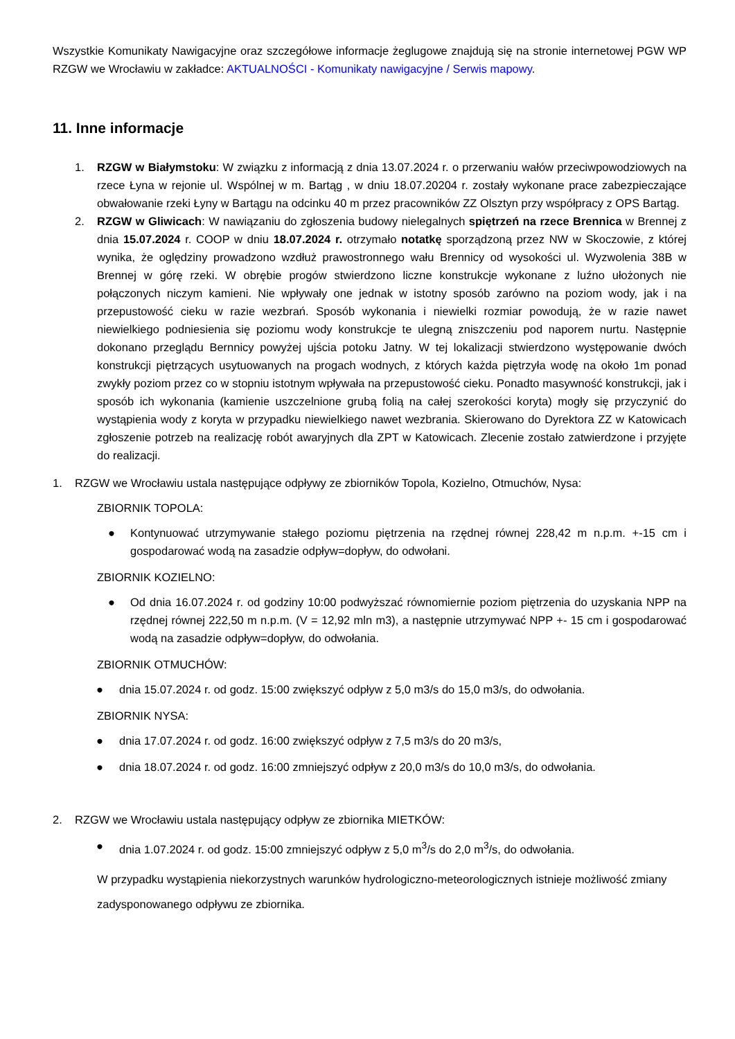Wszystkie Komunikaty Nawigacyjne oraz szczegółowe informacje żeglugowe znajdują się na stronie internetowej PGW WP RZGW we Wrocławiu w zakładce: AKTUALNOŚCI - Komunikaty nawigacyjne / Serwis mapowy.
11. Inne informacje
1. RZGW w Białymstoku: W związku z informacją z dnia 13.07.2024 r. o przerwaniu wałów przeciwpowodziowych na rzece Łyna w rejonie ul. Wspólnej w m. Bartąg , w dniu 18.07.20204 r. zostały wykonane prace zabezpieczające obwałowanie rzeki Łyny w Bartągu na odcinku 40 m przez pracowników ZZ Olsztyn przy współpracy z OPS Bartąg.
2. RZGW w Gliwicach: W nawiązaniu do zgłoszenia budowy nielegalnych spiętrzeń na rzece Brennica w Brennej z dnia 15.07.2024 r. COOP w dniu 18.07.2024 r. otrzymało notatkę sporządzoną przez NW w Skoczowie, z której wynika, że oględziny prowadzono wzdłuż prawostronnego wału Brennicy od wysokości ul. Wyzwolenia 38B w Brennej w górę rzeki. W obrębie progów stwierdzono liczne konstrukcje wykonane z luźno ułożonych nie połączonych niczym kamieni. Nie wpływały one jednak w istotny sposób zarówno na poziom wody, jak i na przepustowość cieku w razie wezbrań. Sposób wykonania i niewielki rozmiar powodują, że w razie nawet niewielkiego podniesienia się poziomu wody konstrukcje te ulegną zniszczeniu pod naporem nurtu. Następnie dokonano przeglądu Bernnicy powyżej ujścia potoku Jatny. W tej lokalizacji stwierdzono występowanie dwóch konstrukcji piętrzących usytuowanych na progach wodnych, z których każda piętrzyła wodę na około 1m ponad zwykły poziom przez co w stopniu istotnym wpływała na przepustowość cieku. Ponadto masywność konstrukcji, jak i sposób ich wykonania (kamienie uszczelnione grubą folią na całej szerokości koryta) mogły się przyczynić do wystąpienia wody z koryta w przypadku niewielkiego nawet wezbrania. Skierowano do Dyrektora ZZ w Katowicach zgłoszenie potrzeb na realizację robót awaryjnych dla ZPT w Katowicach. Zlecenie zostało zatwierdzone i przyjęte do realizacji.
1. RZGW we Wrocławiu ustala następujące odpływy ze zbiorników Topola, Kozielno, Otmuchów, Nysa:
ZBIORNIK TOPOLA:
● Kontynuować utrzymywanie stałego poziomu piętrzenia na rzędnej równej 228,42 m n.p.m. +-15 cm i gospodarować wodą na zasadzie odpływ=dopływ, do odwołani.
ZBIORNIK KOZIELNO:
● Od dnia 16.07.2024 r. od godziny 10:00 podwyższać równomiernie poziom piętrzenia do uzyskania NPP na rzędnej równej 222,50 m n.p.m. (V = 12,92 mln m3), a następnie utrzymywać NPP +- 15 cm i gospodarować wodą na zasadzie odpływ=dopływ, do odwołania.
ZBIORNIK OTMUCHÓW:
● dnia 15.07.2024 r. od godz. 15:00 zwiększyć odpływ z 5,0 m3/s do 15,0 m3/s, do odwołania.
ZBIORNIK NYSA:
● dnia 17.07.2024 r. od godz. 16:00 zwiększyć odpływ z 7,5 m3/s do 20 m3/s,
● dnia 18.07.2024 r. od godz. 16:00 zmniejszyć odpływ z 20,0 m3/s do 10,0 m3/s, do odwołania.
2. RZGW we Wrocławiu ustala następujący odpływ ze zbiornika MIETKÓW:
● dnia 1.07.2024 r. od godz. 15:00 zmniejszyć odpływ z 5,0 m<sup>3</sup>/s do 2,0 m<sup>3</sup>/s, do odwołania.
W przypadku wystąpienia niekorzystnych warunków hydrologiczno-meteorologicznych istnieje możliwość zmiany zadysponowanego odpływu ze zbiornika.